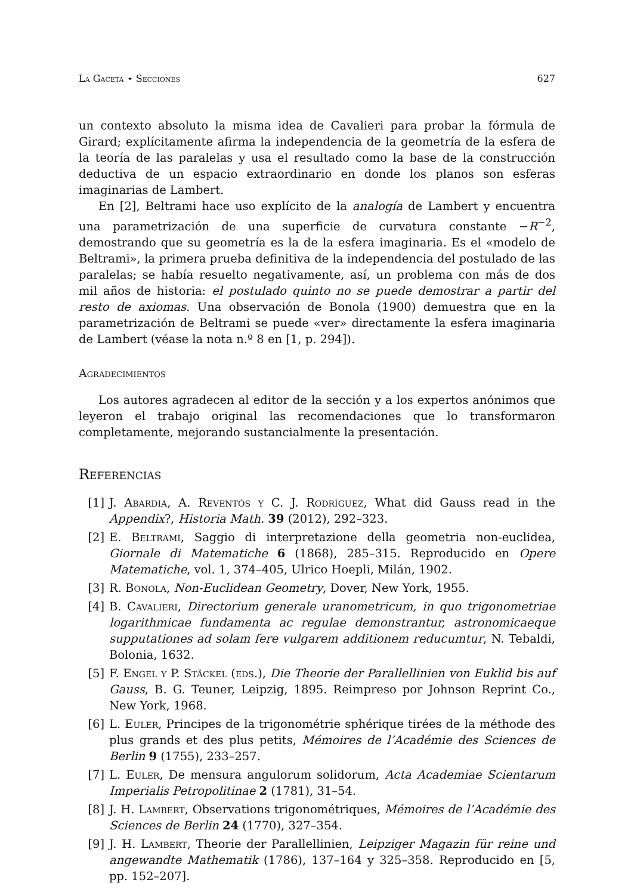La Gaceta ⋆ Secciones 627
un contexto absoluto la misma idea de Cavalieri para probar la fórmula de Girard; explícitamente afirma la independencia de la geometría de la esfera de la teoría de las paralelas y usa el resultado como la base de la construcción deductiva de un espacio extraordinario en donde los planos son esferas imaginarias de Lambert.
En [2], Beltrami hace uso explícito de la analogía de Lambert y encuentra una parametrización de una superficie de curvatura constante −R<sup>−2</sup>, demostrando que su geometría es la de la esfera imaginaria. Es el «modelo de Beltrami», la primera prueba definitiva de la independencia del postulado de las paralelas; se había resuelto negativamente, así, un problema con más de dos mil años de historia: el postulado quinto no se puede demostrar a partir del resto de axiomas. Una observación de Bonola (1900) demuestra que en la parametrización de Beltrami se puede «ver» directamente la esfera imaginaria de Lambert (véase la nota n.º 8 en [1, p. 294]).
Agradecimientos
Los autores agradecen al editor de la sección y a los expertos anónimos que leyeron el trabajo original las recomendaciones que lo transformaron completamente, mejorando sustancialmente la presentación.
Referencias
[1] J. Abardia, A. Reventós y C. J. Rodríguez, What did Gauss read in the Appendix?, Historia Math. 39 (2012), 292–323.
[2] E. Beltrami, Saggio di interpretazione della geometria non-euclidea, Giornale di Matematiche 6 (1868), 285–315. Reproducido en Opere Matematiche, vol. 1, 374–405, Ulrico Hoepli, Milán, 1902.
[3] R. Bonola, Non-Euclidean Geometry, Dover, New York, 1955.
[4] B. Cavalieri, Directorium generale uranometricum, in quo trigonometriae logarithmicae fundamenta ac regulae demonstrantur, astronomicaeque supputationes ad solam fere vulgarem additionem reducumtur, N. Tebaldi, Bolonia, 1632.
[5] F. Engel y P. Stäckel (eds.), Die Theorie der Parallellinien von Euklid bis auf Gauss, B. G. Teuner, Leipzig, 1895. Reimpreso por Johnson Reprint Co., New York, 1968.
[6] L. Euler, Principes de la trigonométrie sphérique tirées de la méthode des plus grands et des plus petits, Mémoires de l’Académie des Sciences de Berlin 9 (1755), 233–257.
[7] L. Euler, De mensura angulorum solidorum, Acta Academiae Scientarum Imperialis Petropolitinae 2 (1781), 31–54.
[8] J. H. Lambert, Observations trigonométriques, Mémoires de l’Académie des Sciences de Berlin 24 (1770), 327–354.
[9] J. H. Lambert, Theorie der Parallellinien, Leipziger Magazin für reine und angewandte Mathematik (1786), 137–164 y 325–358. Reproducido en [5, pp. 152–207].